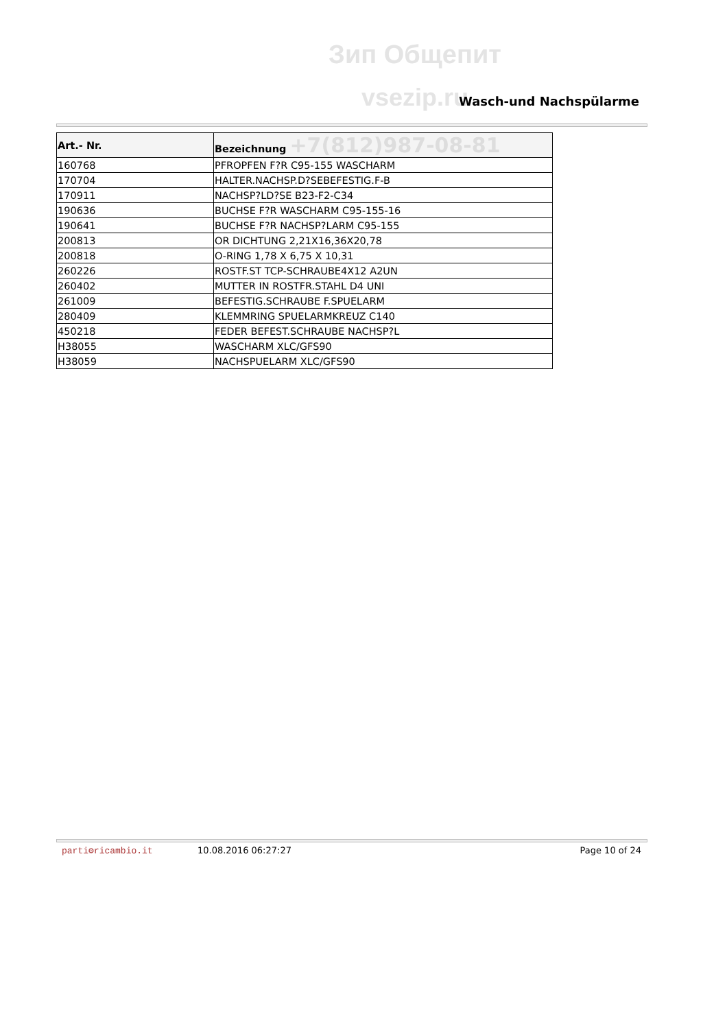Зип Общепит
vsezip.ru
Wasch-und Nachspülarme
| Art.- Nr. | Bezeichnung +7(812)987-08-81 |
| --- | --- |
| 160768 | PFROPFEN F?R C95-155 WASCHARM |
| 170704 | HALTER.NACHSP.D?SEBEFESTIG.F-B |
| 170911 | NACHSP?LD?SE B23-F2-C34 |
| 190636 | BUCHSE F?R WASCHARM C95-155-16 |
| 190641 | BUCHSE F?R NACHSP?LARM C95-155 |
| 200813 | OR DICHTUNG 2,21X16,36X20,78 |
| 200818 | O-RING 1,78 X 6,75 X 10,31 |
| 260226 | ROSTF.ST TCP-SCHRAUBE4X12 A2UN |
| 260402 | MUTTER IN ROSTFR.STAHL D4 UNI |
| 261009 | BEFESTIG.SCHRAUBE F.SPUELARM |
| 280409 | KLEMMRING SPUELARMKREUZ C140 |
| 450218 | FEDER BEFEST.SCHRAUBE NACHSP?L |
| H38055 | WASCHARM XLC/GFS90 |
| H38059 | NACHSPUELARM XLC/GFS90 |
parti⚙ricambio.it 10.08.2016 06:27:27 Page 10 of 24